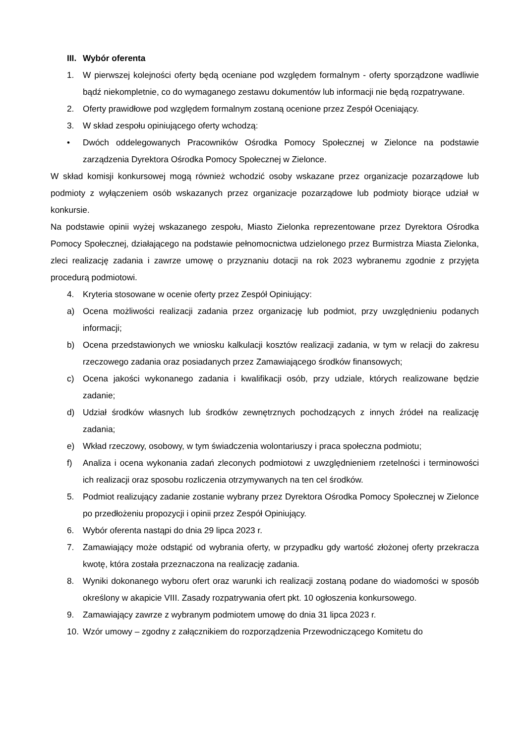III. Wybór oferenta
1. W pierwszej kolejności oferty będą oceniane pod względem formalnym - oferty sporządzone wadliwie bądź niekompletnie, co do wymaganego zestawu dokumentów lub informacji nie będą rozpatrywane.
2. Oferty prawidłowe pod względem formalnym zostaną ocenione przez Zespół Oceniający.
3. W skład zespołu opiniującego oferty wchodzą:
• Dwóch oddelegowanych Pracowników Ośrodka Pomocy Społecznej w Zielonce na podstawie zarządzenia Dyrektora Ośrodka Pomocy Społecznej w Zielonce.
W skład komisji konkursowej mogą również wchodzić osoby wskazane przez organizacje pozarządowe lub podmioty z wyłączeniem osób wskazanych przez organizacje pozarządowe lub podmioty biorące udział w konkursie.
Na podstawie opinii wyżej wskazanego zespołu, Miasto Zielonka reprezentowane przez Dyrektora Ośrodka Pomocy Społecznej, działającego na podstawie pełnomocnictwa udzielonego przez Burmistrza Miasta Zielonka, zleci realizację zadania i zawrze umowę o przyznaniu dotacji na rok 2023 wybranemu zgodnie z przyjęta procedurą podmiotowi.
4. Kryteria stosowane w ocenie oferty przez Zespół Opiniujący:
a) Ocena możliwości realizacji zadania przez organizację lub podmiot, przy uwzględnieniu podanych informacji;
b) Ocena przedstawionych we wniosku kalkulacji kosztów realizacji zadania, w tym w relacji do zakresu rzeczowego zadania oraz posiadanych przez Zamawiającego środków finansowych;
c) Ocena jakości wykonanego zadania i kwalifikacji osób, przy udziale, których realizowane będzie zadanie;
d) Udział środków własnych lub środków zewnętrznych pochodzących z innych źródeł na realizację zadania;
e) Wkład rzeczowy, osobowy, w tym świadczenia wolontariuszy i praca społeczna podmiotu;
f) Analiza i ocena wykonania zadań zleconych podmiotowi z uwzględnieniem rzetelności i terminowości ich realizacji oraz sposobu rozliczenia otrzymywanych na ten cel środków.
5. Podmiot realizujący zadanie zostanie wybrany przez Dyrektora Ośrodka Pomocy Społecznej w Zielonce po przedłożeniu propozycji i opinii przez Zespół Opiniujący.
6. Wybór oferenta nastąpi do dnia 29 lipca 2023 r.
7. Zamawiający może odstąpić od wybrania oferty, w przypadku gdy wartość złożonej oferty przekracza kwotę, która została przeznaczona na realizację zadania.
8. Wyniki dokonanego wyboru ofert oraz warunki ich realizacji zostaną podane do wiadomości w sposób określony w akapicie VIII. Zasady rozpatrywania ofert pkt. 10 ogłoszenia konkursowego.
9. Zamawiający zawrze z wybranym podmiotem umowę do dnia 31 lipca 2023 r.
10. Wzór umowy – zgodny z załącznikiem do rozporządzenia Przewodniczącego Komitetu do